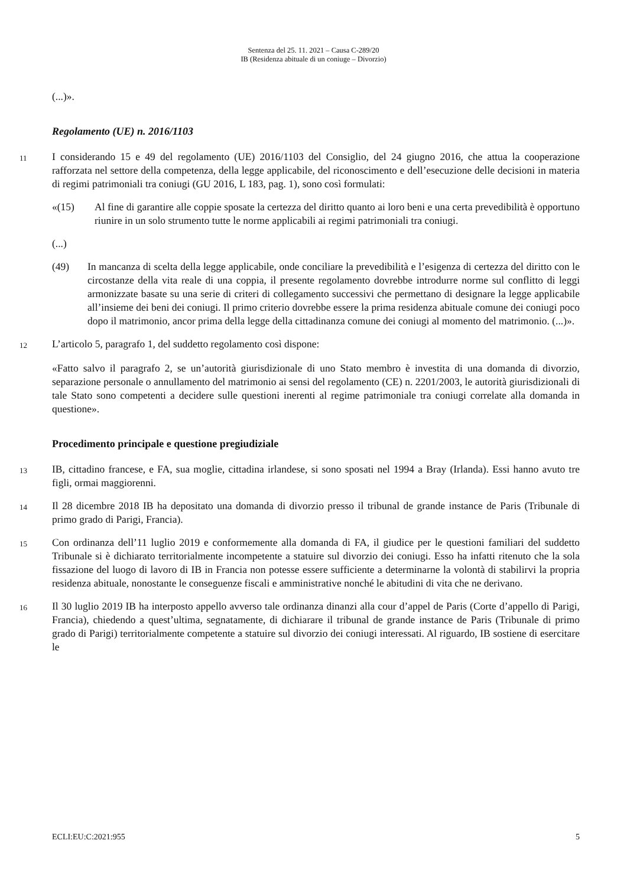Sentenza del 25. 11. 2021 – Causa C-289/20
IB (Residenza abituale di un coniuge – Divorzio)
(...)».
Regolamento (UE) n. 2016/1103
11
I considerando 15 e 49 del regolamento (UE) 2016/1103 del Consiglio, del 24 giugno 2016, che attua la cooperazione rafforzata nel settore della competenza, della legge applicabile, del riconoscimento e dell’esecuzione delle decisioni in materia di regimi patrimoniali tra coniugi (GU 2016, L 183, pag. 1), sono così formulati:
«(15) Al fine di garantire alle coppie sposate la certezza del diritto quanto ai loro beni e una certa prevedibilità è opportuno riunire in un solo strumento tutte le norme applicabili ai regimi patrimoniali tra coniugi.
(...)
(49) In mancanza di scelta della legge applicabile, onde conciliare la prevedibilità e l’esigenza di certezza del diritto con le circostanze della vita reale di una coppia, il presente regolamento dovrebbe introdurre norme sul conflitto di leggi armonizzate basate su una serie di criteri di collegamento successivi che permettano di designare la legge applicabile all’insieme dei beni dei coniugi. Il primo criterio dovrebbe essere la prima residenza abituale comune dei coniugi poco dopo il matrimonio, ancor prima della legge della cittadinanza comune dei coniugi al momento del matrimonio. (...)».
12
L’articolo 5, paragrafo 1, del suddetto regolamento così dispone:
«Fatto salvo il paragrafo 2, se un’autorità giurisdizionale di uno Stato membro è investita di una domanda di divorzio, separazione personale o annullamento del matrimonio ai sensi del regolamento (CE) n. 2201/2003, le autorità giurisdizionali di tale Stato sono competenti a decidere sulle questioni inerenti al regime patrimoniale tra coniugi correlate alla domanda in questione».
Procedimento principale e questione pregiudiziale
13
IB, cittadino francese, e FA, sua moglie, cittadina irlandese, si sono sposati nel 1994 a Bray (Irlanda). Essi hanno avuto tre figli, ormai maggiorenni.
14
Il 28 dicembre 2018 IB ha depositato una domanda di divorzio presso il tribunal de grande instance de Paris (Tribunale di primo grado di Parigi, Francia).
15
Con ordinanza dell’11 luglio 2019 e conformemente alla domanda di FA, il giudice per le questioni familiari del suddetto Tribunale si è dichiarato territorialmente incompetente a statuire sul divorzio dei coniugi. Esso ha infatti ritenuto che la sola fissazione del luogo di lavoro di IB in Francia non potesse essere sufficiente a determinarne la volontà di stabilirvi la propria residenza abituale, nonostante le conseguenze fiscali e amministrative nonché le abitudini di vita che ne derivano.
16
Il 30 luglio 2019 IB ha interposto appello avverso tale ordinanza dinanzi alla cour d’appel de Paris (Corte d’appello di Parigi, Francia), chiedendo a quest’ultima, segnatamente, di dichiarare il tribunal de grande instance de Paris (Tribunale di primo grado di Parigi) territorialmente competente a statuire sul divorzio dei coniugi interessati. Al riguardo, IB sostiene di esercitare le
ECLI:EU:C:2021:955 5